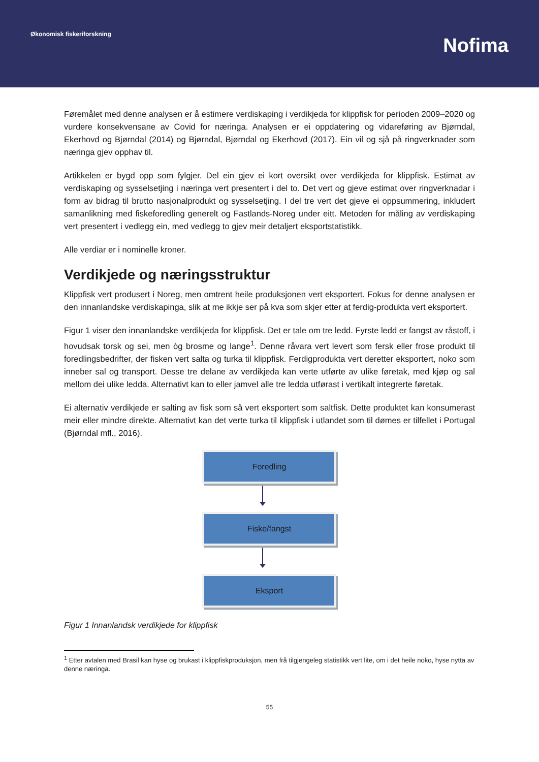Økonomisk fiskeriforskning
Nofima
Føremålet med denne analysen er å estimere verdiskaping i verdikjeda for klippfisk for perioden 2009–2020 og vurdere konsekvensane av Covid for næringa. Analysen er ei oppdatering og vidareføring av Bjørndal, Ekerhovd og Bjørndal (2014) og Bjørndal, Bjørndal og Ekerhovd (2017). Ein vil og sjå på ringverknader som næringa gjev opphav til.
Artikkelen er bygd opp som fylgjer. Del ein gjev ei kort oversikt over verdikjeda for klippfisk. Estimat av verdiskaping og sysselsetjing i næringa vert presentert i del to. Det vert og gjeve estimat over ringverknadar i form av bidrag til brutto nasjonalprodukt og sysselsetjing. I del tre vert det gjeve ei oppsummering, inkludert samanlikning med fiskeforedling generelt og Fastlands-Noreg under eitt. Metoden for måling av verdiskaping vert presentert i vedlegg ein, med vedlegg to gjev meir detaljert eksportstatistikk.
Alle verdiar er i nominelle kroner.
Verdikjede og næringsstruktur
Klippfisk vert produsert i Noreg, men omtrent heile produksjonen vert eksportert. Fokus for denne analysen er den innanlandske verdiskapinga, slik at me ikkje ser på kva som skjer etter at ferdig-produkta vert eksportert.
Figur 1 viser den innanlandske verdikjeda for klippfisk. Det er tale om tre ledd. Fyrste ledd er fangst av råstoff, i hovudsak torsk og sei, men òg brosme og lange<sup>1</sup>. Denne råvara vert levert som fersk eller frose produkt til foredlingsbedrifter, der fisken vert salta og turka til klippfisk. Ferdigprodukta vert deretter eksportert, noko som inneber sal og transport. Desse tre delane av verdikjeda kan verte utførte av ulike føretak, med kjøp og sal mellom dei ulike ledda. Alternativt kan to eller jamvel alle tre ledda utførast i vertikalt integrerte føretak.
Ei alternativ verdikjede er salting av fisk som så vert eksportert som saltfisk. Dette produktet kan konsumerast meir eller mindre direkte. Alternativt kan det verte turka til klippfisk i utlandet som til dømes er tilfellet i Portugal (Bjørndal mfl., 2016).
Foredling
Fiske/fangst
Eksport
Figur 1 Innanlandsk verdikjede for klippfisk
<sup>1</sup> Etter avtalen med Brasil kan hyse og brukast i klippfiskproduksjon, men frå tilgjengeleg statistikk vert lite, om i det heile noko, hyse nytta av denne næringa.
55